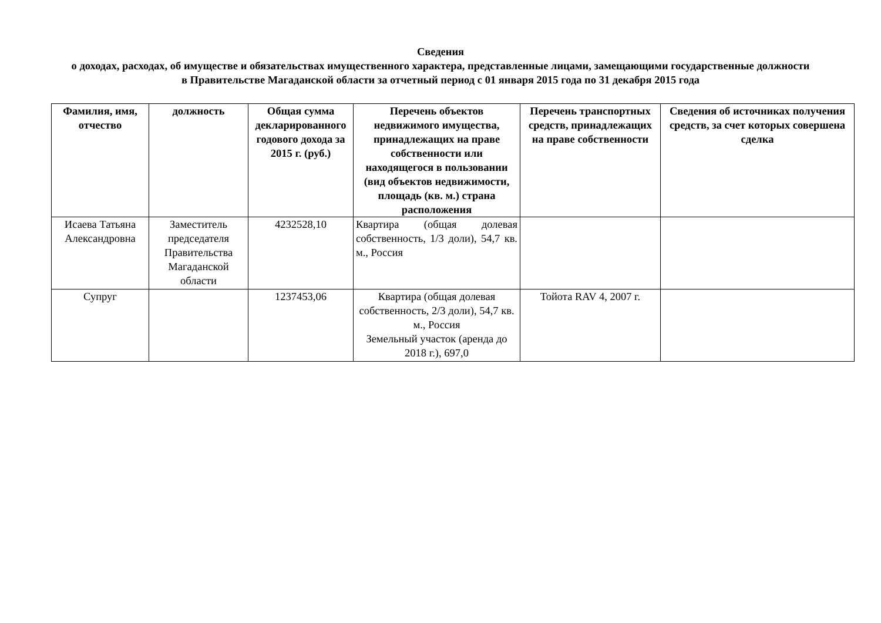Сведения
о доходах, расходах, об имуществе и обязательствах имущественного характера, представленные лицами, замещающими государственные должности в Правительстве Магаданской области за отчетный период с 01 января 2015 года по 31 декабря 2015 года
| Фамилия, имя, отчество | должность | Общая сумма декларированного годового дохода за 2015 г. (руб.) | Перечень объектов недвижимого имущества, принадлежащих на праве собственности или находящегося в пользовании (вид объектов недвижимости, площадь (кв. м.) страна расположения | Перечень транспортных средств, принадлежащих на праве собственности | Сведения об источниках получения средств, за счет которых совершена сделка |
| --- | --- | --- | --- | --- | --- |
| Исаева Татьяна Александровна | Заместитель председателя Правительства Магаданской области | 4232528,10 | Квартира (общая долевая собственность, 1/3 доли), 54,7 кв. м., Россия | | |
| Супруг | | 1237453,06 | Квартира (общая долевая собственность, 2/3 доли), 54,7 кв. м., Россия Земельный участок (аренда до 2018 г.), 697,0 | Тойота RAV 4, 2007 г. | |